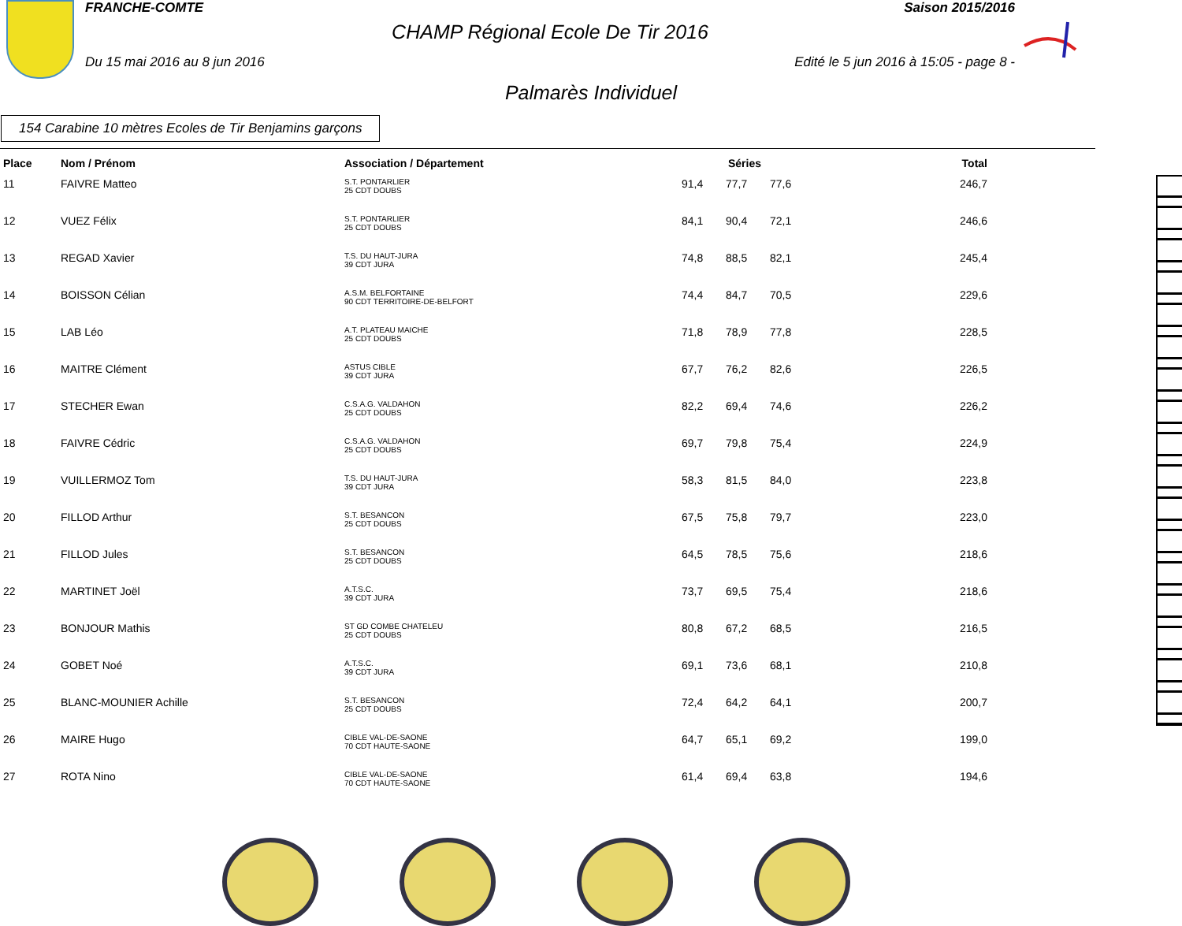FRANCHE-COMTE Saison 2015/2016
CHAMP Régional Ecole De Tir 2016
Du 15 mai 2016 au 8 jun 2016 Edité le 5 jun 2016 à 15:05 - page 8 -
Palmarès Individuel
154 Carabine 10 mètres Ecoles de Tir Benjamins garçons
| Place | Nom / Prénom | Association / Département | Séries | | | Total |
| --- | --- | --- | --- | --- | --- | --- |
| 11 | FAIVRE Matteo | S.T. PONTARLIER 25 CDT DOUBS | 91,4 | 77,7 | 77,6 | 246,7 |
| 12 | VUEZ Félix | S.T. PONTARLIER 25 CDT DOUBS | 84,1 | 90,4 | 72,1 | 246,6 |
| 13 | REGAD Xavier | T.S. DU HAUT-JURA 39 CDT JURA | 74,8 | 88,5 | 82,1 | 245,4 |
| 14 | BOISSON Célian | A.S.M. BELFORTAINE 90 CDT TERRITOIRE-DE-BELFORT | 74,4 | 84,7 | 70,5 | 229,6 |
| 15 | LAB Léo | A.T. PLATEAU MAICHE 25 CDT DOUBS | 71,8 | 78,9 | 77,8 | 228,5 |
| 16 | MAITRE Clément | ASTUS CIBLE 39 CDT JURA | 67,7 | 76,2 | 82,6 | 226,5 |
| 17 | STECHER Ewan | C.S.A.G. VALDAHON 25 CDT DOUBS | 82,2 | 69,4 | 74,6 | 226,2 |
| 18 | FAIVRE Cédric | C.S.A.G. VALDAHON 25 CDT DOUBS | 69,7 | 79,8 | 75,4 | 224,9 |
| 19 | VUILLERMOZ Tom | T.S. DU HAUT-JURA 39 CDT JURA | 58,3 | 81,5 | 84,0 | 223,8 |
| 20 | FILLOD Arthur | S.T. BESANCON 25 CDT DOUBS | 67,5 | 75,8 | 79,7 | 223,0 |
| 21 | FILLOD Jules | S.T. BESANCON 25 CDT DOUBS | 64,5 | 78,5 | 75,6 | 218,6 |
| 22 | MARTINET Joël | A.T.S.C. 39 CDT JURA | 73,7 | 69,5 | 75,4 | 218,6 |
| 23 | BONJOUR Mathis | ST GD COMBE CHATELEU 25 CDT DOUBS | 80,8 | 67,2 | 68,5 | 216,5 |
| 24 | GOBET Noé | A.T.S.C. 39 CDT JURA | 69,1 | 73,6 | 68,1 | 210,8 |
| 25 | BLANC-MOUNIER Achille | S.T. BESANCON 25 CDT DOUBS | 72,4 | 64,2 | 64,1 | 200,7 |
| 26 | MAIRE Hugo | CIBLE VAL-DE-SAONE 70 CDT HAUTE-SAONE | 64,7 | 65,1 | 69,2 | 199,0 |
| 27 | ROTA Nino | CIBLE VAL-DE-SAONE 70 CDT HAUTE-SAONE | 61,4 | 69,4 | 63,8 | 194,6 |